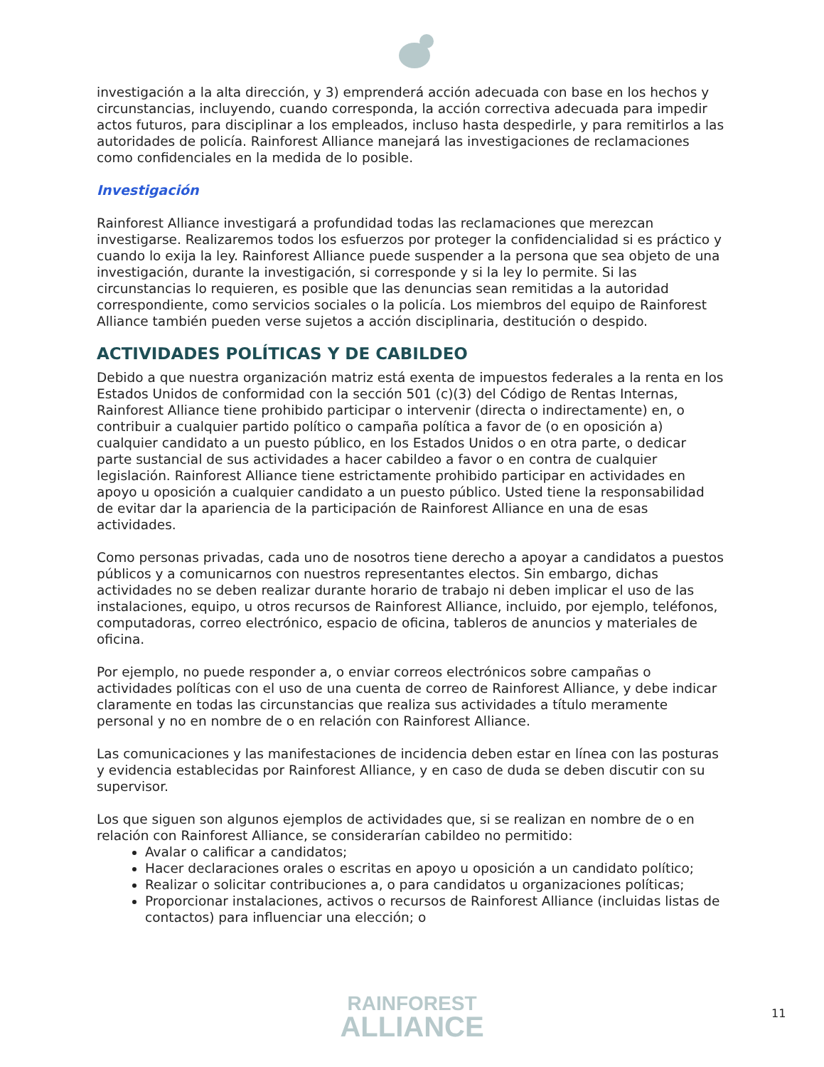investigación a la alta dirección, y 3) emprenderá acción adecuada con base en los hechos y circunstancias, incluyendo, cuando corresponda, la acción correctiva adecuada para impedir actos futuros, para disciplinar a los empleados, incluso hasta despedirle, y para remitirlos a las autoridades de policía. Rainforest Alliance manejará las investigaciones de reclamaciones como confidenciales en la medida de lo posible.
Investigación
Rainforest Alliance investigará a profundidad todas las reclamaciones que merezcan investigarse. Realizaremos todos los esfuerzos por proteger la confidencialidad si es práctico y cuando lo exija la ley. Rainforest Alliance puede suspender a la persona que sea objeto de una investigación, durante la investigación, si corresponde y si la ley lo permite. Si las circunstancias lo requieren, es posible que las denuncias sean remitidas a la autoridad correspondiente, como servicios sociales o la policía. Los miembros del equipo de Rainforest Alliance también pueden verse sujetos a acción disciplinaria, destitución o despido.
ACTIVIDADES POLÍTICAS Y DE CABILDEO
Debido a que nuestra organización matriz está exenta de impuestos federales a la renta en los Estados Unidos de conformidad con la sección 501 (c)(3) del Código de Rentas Internas, Rainforest Alliance tiene prohibido participar o intervenir (directa o indirectamente) en, o contribuir a cualquier partido político o campaña política a favor de (o en oposición a) cualquier candidato a un puesto público, en los Estados Unidos o en otra parte, o dedicar parte sustancial de sus actividades a hacer cabildeo a favor o en contra de cualquier legislación. Rainforest Alliance tiene estrictamente prohibido participar en actividades en apoyo u oposición a cualquier candidato a un puesto público. Usted tiene la responsabilidad de evitar dar la apariencia de la participación de Rainforest Alliance en una de esas actividades.
Como personas privadas, cada uno de nosotros tiene derecho a apoyar a candidatos a puestos públicos y a comunicarnos con nuestros representantes electos. Sin embargo, dichas actividades no se deben realizar durante horario de trabajo ni deben implicar el uso de las instalaciones, equipo, u otros recursos de Rainforest Alliance, incluido, por ejemplo, teléfonos, computadoras, correo electrónico, espacio de oficina, tableros de anuncios y materiales de oficina.
Por ejemplo, no puede responder a, o enviar correos electrónicos sobre campañas o actividades políticas con el uso de una cuenta de correo de Rainforest Alliance, y debe indicar claramente en todas las circunstancias que realiza sus actividades a título meramente personal y no en nombre de o en relación con Rainforest Alliance.
Las comunicaciones y las manifestaciones de incidencia deben estar en línea con las posturas y evidencia establecidas por Rainforest Alliance, y en caso de duda se deben discutir con su supervisor.
Los que siguen son algunos ejemplos de actividades que, si se realizan en nombre de o en relación con Rainforest Alliance, se considerarían cabildeo no permitido:
Avalar o calificar a candidatos;
Hacer declaraciones orales o escritas en apoyo u oposición a un candidato político;
Realizar o solicitar contribuciones a, o para candidatos u organizaciones políticas;
Proporcionar instalaciones, activos o recursos de Rainforest Alliance (incluidas listas de contactos) para influenciar una elección; o
RAINFOREST
ALLIANCE
11